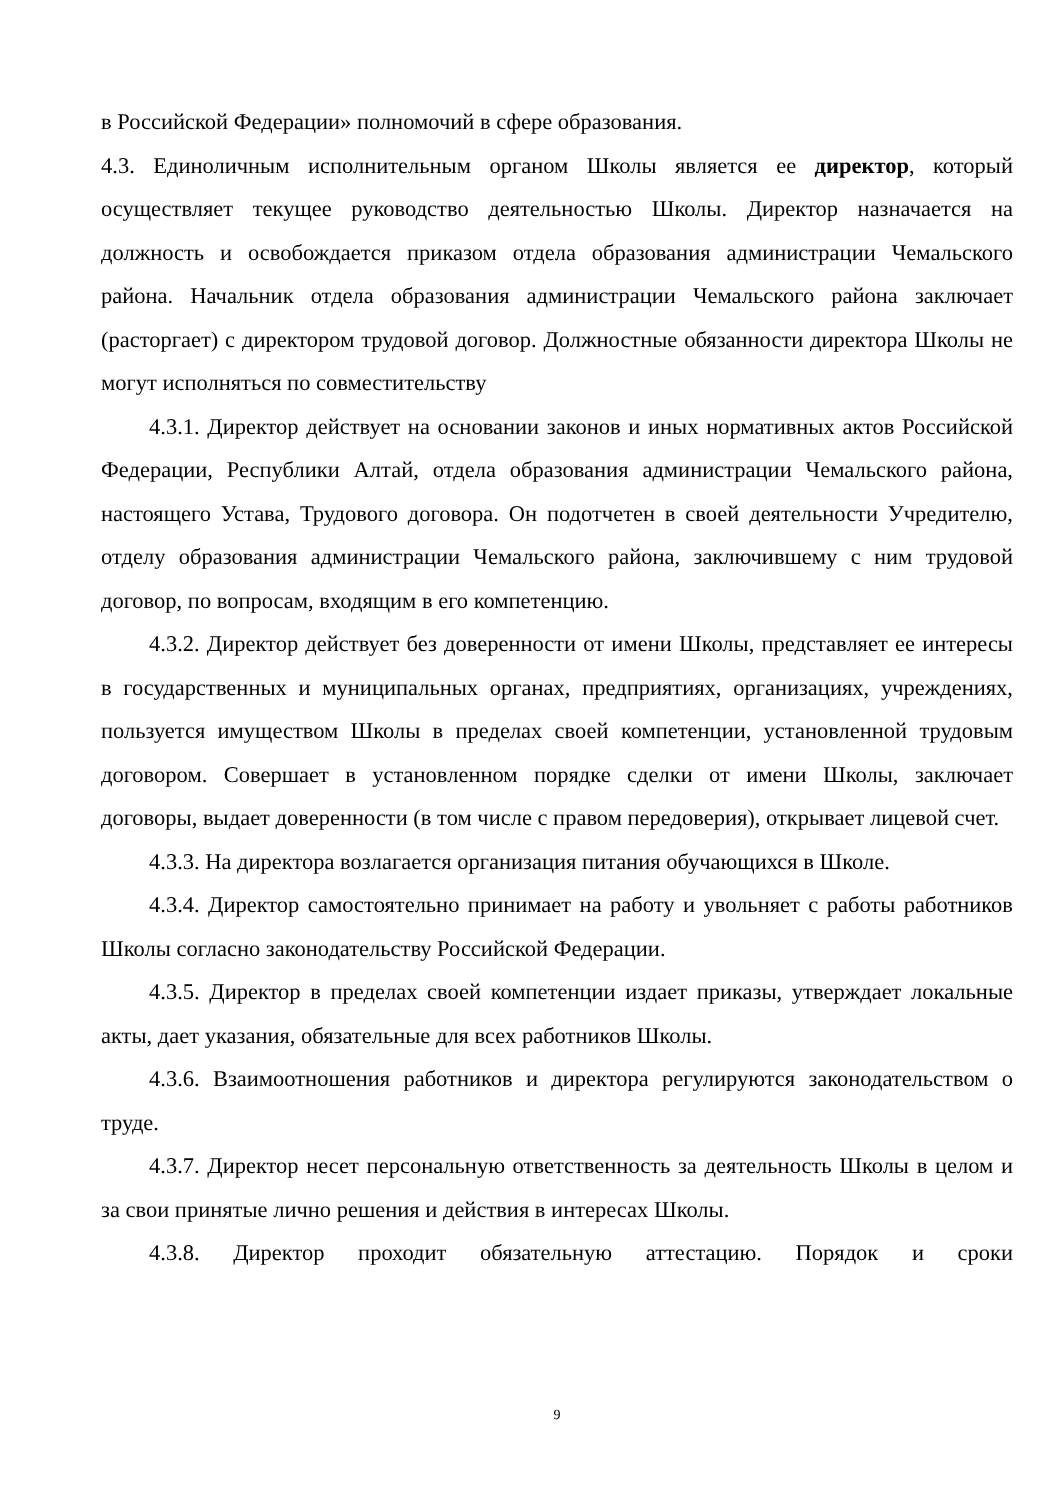в Российской Федерации» полномочий в сфере образования.
4.3. Единоличным исполнительным органом Школы является ее директор, который осуществляет текущее руководство деятельностью Школы. Директор назначается на должность и освобождается приказом отдела образования администрации Чемальского района. Начальник отдела образования администрации Чемальского района заключает (расторгает) с директором трудовой договор. Должностные обязанности директора Школы не могут исполняться по совместительству
4.3.1. Директор действует на основании законов и иных нормативных актов Российской Федерации, Республики Алтай, отдела образования администрации Чемальского района, настоящего Устава, Трудового договора. Он подотчетен в своей деятельности Учредителю, отделу образования администрации Чемальского района, заключившему с ним трудовой договор, по вопросам, входящим в его компетенцию.
4.3.2. Директор действует без доверенности от имени Школы, представляет ее интересы в государственных и муниципальных органах, предприятиях, организациях, учреждениях, пользуется имуществом Школы в пределах своей компетенции, установленной трудовым договором. Совершает в установленном порядке сделки от имени Школы, заключает договоры, выдает доверенности (в том числе с правом передоверия), открывает лицевой счет.
4.3.3. На директора возлагается организация питания обучающихся в Школе.
4.3.4. Директор самостоятельно принимает на работу и увольняет с работы работников Школы согласно законодательству Российской Федерации.
4.3.5. Директор в пределах своей компетенции издает приказы, утверждает локальные акты, дает указания, обязательные для всех работников Школы.
4.3.6. Взаимоотношения работников и директора регулируются законодательством о труде.
4.3.7. Директор несет персональную ответственность за деятельность Школы в целом и за свои принятые лично решения и действия в интересах Школы.
4.3.8. Директор проходит обязательную аттестацию. Порядок и сроки
9